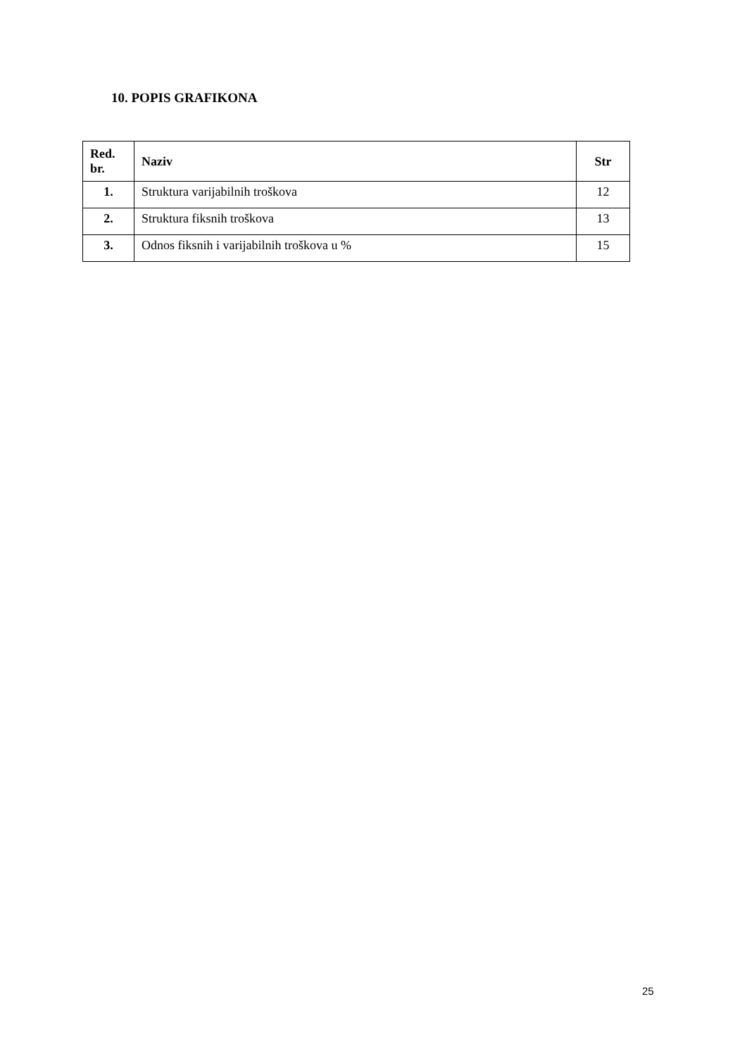10. POPIS GRAFIKONA
| Red. br. | Naziv | Str |
| --- | --- | --- |
| 1. | Struktura varijabilnih troškova | 12 |
| 2. | Struktura fiksnih troškova | 13 |
| 3. | Odnos fiksnih i varijabilnih troškova u % | 15 |
25